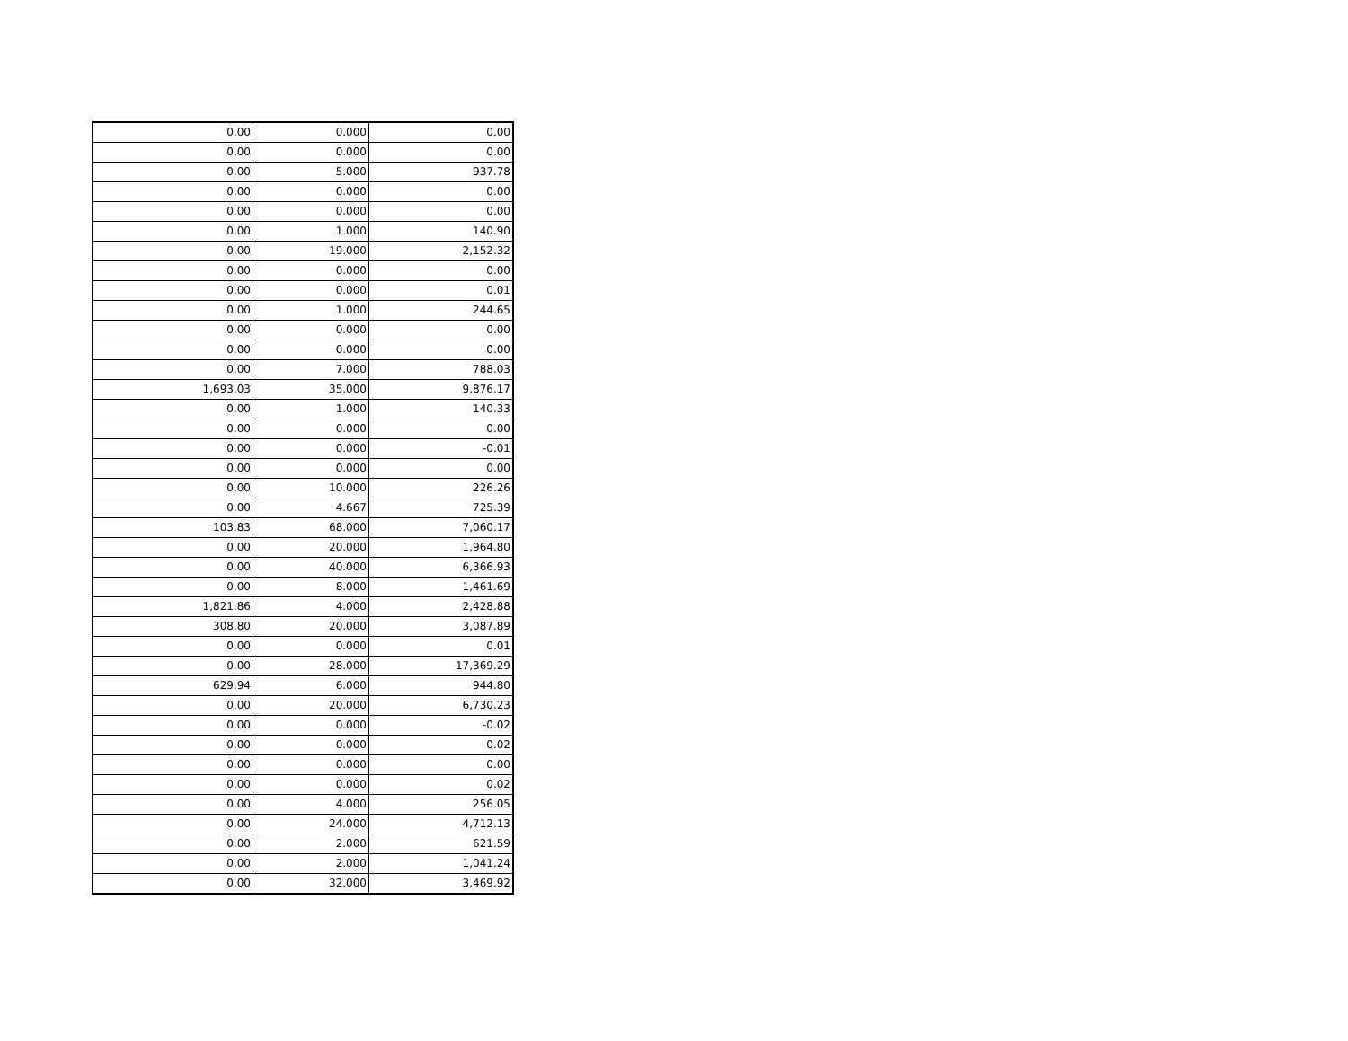| 0.00 | 0.000 | 0.00 |
| 0.00 | 0.000 | 0.00 |
| 0.00 | 5.000 | 937.78 |
| 0.00 | 0.000 | 0.00 |
| 0.00 | 0.000 | 0.00 |
| 0.00 | 1.000 | 140.90 |
| 0.00 | 19.000 | 2,152.32 |
| 0.00 | 0.000 | 0.00 |
| 0.00 | 0.000 | 0.01 |
| 0.00 | 1.000 | 244.65 |
| 0.00 | 0.000 | 0.00 |
| 0.00 | 0.000 | 0.00 |
| 0.00 | 7.000 | 788.03 |
| 1,693.03 | 35.000 | 9,876.17 |
| 0.00 | 1.000 | 140.33 |
| 0.00 | 0.000 | 0.00 |
| 0.00 | 0.000 | -0.01 |
| 0.00 | 0.000 | 0.00 |
| 0.00 | 10.000 | 226.26 |
| 0.00 | 4.667 | 725.39 |
| 103.83 | 68.000 | 7,060.17 |
| 0.00 | 20.000 | 1,964.80 |
| 0.00 | 40.000 | 6,366.93 |
| 0.00 | 8.000 | 1,461.69 |
| 1,821.86 | 4.000 | 2,428.88 |
| 308.80 | 20.000 | 3,087.89 |
| 0.00 | 0.000 | 0.01 |
| 0.00 | 28.000 | 17,369.29 |
| 629.94 | 6.000 | 944.80 |
| 0.00 | 20.000 | 6,730.23 |
| 0.00 | 0.000 | -0.02 |
| 0.00 | 0.000 | 0.02 |
| 0.00 | 0.000 | 0.00 |
| 0.00 | 0.000 | 0.02 |
| 0.00 | 4.000 | 256.05 |
| 0.00 | 24.000 | 4,712.13 |
| 0.00 | 2.000 | 621.59 |
| 0.00 | 2.000 | 1,041.24 |
| 0.00 | 32.000 | 3,469.92 |